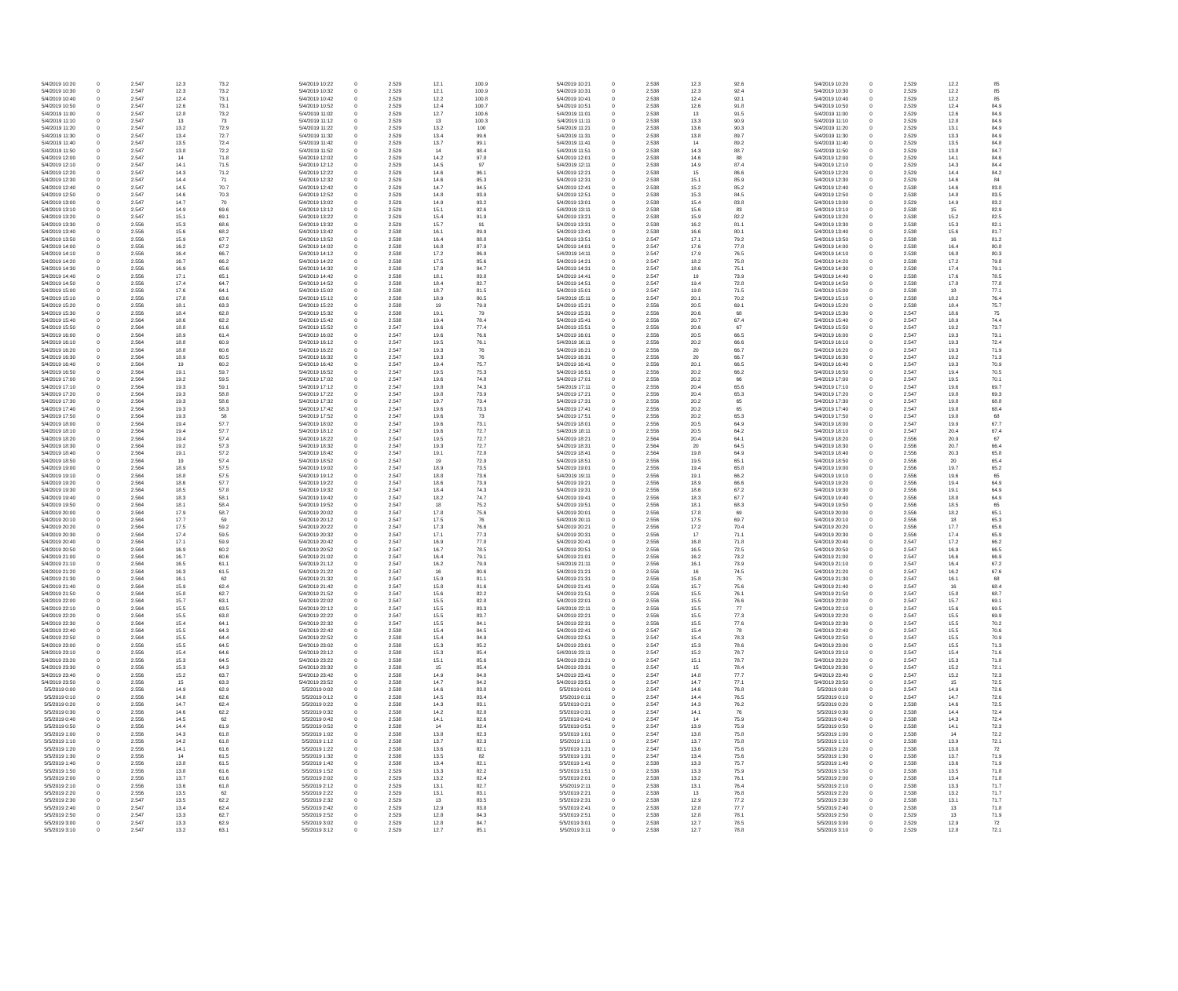| 5/4/2019 10:20 | 0 | 2.547 | 12.3 | 73.2 | 5/4/2019 10:22 | 0 | 2.529 | 12.1 | 100.9 | 5/4/2019 10:21 | 0 | 2.538 | 12.3 | 92.6 | 5/4/2019 10:20 | 0 | 2.529 | 12.2 | 85 |
| 5/4/2019 10:30 | 0 | 2.547 | 12.3 | 73.2 | 5/4/2019 10:32 | 0 | 2.529 | 12.1 | 100.9 | 5/4/2019 10:31 | 0 | 2.538 | 12.3 | 92.4 | 5/4/2019 10:30 | 0 | 2.529 | 12.2 | 85 |
| 5/4/2019 10:40 | 0 | 2.547 | 12.4 | 73.1 | 5/4/2019 10:42 | 0 | 2.529 | 12.2 | 100.8 | 5/4/2019 10:41 | 0 | 2.538 | 12.4 | 92.1 | 5/4/2019 10:40 | 0 | 2.529 | 12.2 | 85 |
| 5/4/2019 10:50 | 0 | 2.547 | 12.6 | 73.1 | 5/4/2019 10:52 | 0 | 2.529 | 12.4 | 100.7 | 5/4/2019 10:51 | 0 | 2.538 | 12.6 | 91.8 | 5/4/2019 10:50 | 0 | 2.529 | 12.4 | 84.9 |
| 5/4/2019 11:00 | 0 | 2.547 | 12.8 | 73.2 | 5/4/2019 11:02 | 0 | 2.529 | 12.7 | 100.6 | 5/4/2019 11:01 | 0 | 2.538 | 13 | 91.5 | 5/4/2019 11:00 | 0 | 2.529 | 12.6 | 84.9 |
| 5/4/2019 11:10 | 0 | 2.547 | 13 | 73 | 5/4/2019 11:12 | 0 | 2.529 | 13 | 100.3 | 5/4/2019 11:11 | 0 | 2.538 | 13.3 | 90.9 | 5/4/2019 11:10 | 0 | 2.529 | 12.8 | 84.9 |
| 5/4/2019 11:20 | 0 | 2.547 | 13.2 | 72.9 | 5/4/2019 11:22 | 0 | 2.529 | 13.2 | 100 | 5/4/2019 11:21 | 0 | 2.538 | 13.6 | 90.3 | 5/4/2019 11:20 | 0 | 2.529 | 13.1 | 84.9 |
| 5/4/2019 11:30 | 0 | 2.547 | 13.4 | 72.7 | 5/4/2019 11:32 | 0 | 2.529 | 13.4 | 99.6 | 5/4/2019 11:31 | 0 | 2.538 | 13.8 | 89.7 | 5/4/2019 11:30 | 0 | 2.529 | 13.3 | 84.9 |
| 5/4/2019 11:40 | 0 | 2.547 | 13.5 | 72.4 | 5/4/2019 11:42 | 0 | 2.529 | 13.7 | 99.1 | 5/4/2019 11:41 | 0 | 2.538 | 14 | 89.2 | 5/4/2019 11:40 | 0 | 2.529 | 13.5 | 84.8 |
| 5/4/2019 11:50 | 0 | 2.547 | 13.8 | 72.2 | 5/4/2019 11:52 | 0 | 2.529 | 14 | 98.4 | 5/4/2019 11:51 | 0 | 2.538 | 14.3 | 88.7 | 5/4/2019 11:50 | 0 | 2.529 | 13.8 | 84.7 |
| 5/4/2019 12:00 | 0 | 2.547 | 14 | 71.8 | 5/4/2019 12:02 | 0 | 2.529 | 14.2 | 97.8 | 5/4/2019 12:01 | 0 | 2.538 | 14.6 | 88 | 5/4/2019 12:00 | 0 | 2.529 | 14.1 | 84.6 |
| 5/4/2019 12:10 | 0 | 2.547 | 14.1 | 71.5 | 5/4/2019 12:12 | 0 | 2.529 | 14.5 | 97 | 5/4/2019 12:11 | 0 | 2.538 | 14.9 | 87.4 | 5/4/2019 12:10 | 0 | 2.529 | 14.3 | 84.4 |
| 5/4/2019 12:20 | 0 | 2.547 | 14.3 | 71.2 | 5/4/2019 12:22 | 0 | 2.529 | 14.6 | 96.1 | 5/4/2019 12:21 | 0 | 2.538 | 15 | 86.6 | 5/4/2019 12:20 | 0 | 2.529 | 14.4 | 84.2 |
| 5/4/2019 12:30 | 0 | 2.547 | 14.4 | 71 | 5/4/2019 12:32 | 0 | 2.529 | 14.6 | 95.3 | 5/4/2019 12:31 | 0 | 2.538 | 15.1 | 85.9 | 5/4/2019 12:30 | 0 | 2.529 | 14.6 | 84 |
| 5/4/2019 12:40 | 0 | 2.547 | 14.5 | 70.7 | 5/4/2019 12:42 | 0 | 2.529 | 14.7 | 94.5 | 5/4/2019 12:41 | 0 | 2.538 | 15.2 | 85.2 | 5/4/2019 12:40 | 0 | 2.538 | 14.6 | 83.8 |
| 5/4/2019 12:50 | 0 | 2.547 | 14.6 | 70.3 | 5/4/2019 12:52 | 0 | 2.529 | 14.8 | 93.9 | 5/4/2019 12:51 | 0 | 2.538 | 15.3 | 84.5 | 5/4/2019 12:50 | 0 | 2.538 | 14.8 | 83.5 |
| 5/4/2019 13:00 | 0 | 2.547 | 14.7 | 70 | 5/4/2019 13:02 | 0 | 2.529 | 14.9 | 93.2 | 5/4/2019 13:01 | 0 | 2.538 | 15.4 | 83.8 | 5/4/2019 13:00 | 0 | 2.529 | 14.9 | 83.2 |
| 5/4/2019 13:10 | 0 | 2.547 | 14.9 | 69.6 | 5/4/2019 13:12 | 0 | 2.529 | 15.1 | 92.6 | 5/4/2019 13:11 | 0 | 2.538 | 15.6 | 83 | 5/4/2019 13:10 | 0 | 2.538 | 15 | 82.9 |
| 5/4/2019 13:20 | 0 | 2.547 | 15.1 | 69.1 | 5/4/2019 13:22 | 0 | 2.529 | 15.4 | 91.9 | 5/4/2019 13:21 | 0 | 2.538 | 15.9 | 82.2 | 5/4/2019 13:20 | 0 | 2.538 | 15.2 | 82.5 |
| 5/4/2019 13:30 | 0 | 2.556 | 15.3 | 68.6 | 5/4/2019 13:32 | 0 | 2.529 | 15.7 | 91 | 5/4/2019 13:31 | 0 | 2.538 | 16.2 | 81.1 | 5/4/2019 13:30 | 0 | 2.538 | 15.3 | 82.1 |
| 5/4/2019 13:40 | 0 | 2.556 | 15.6 | 68.2 | 5/4/2019 13:42 | 0 | 2.538 | 16.1 | 89.9 | 5/4/2019 13:41 | 0 | 2.538 | 16.6 | 80.1 | 5/4/2019 13:40 | 0 | 2.538 | 15.6 | 81.7 |
| 5/4/2019 13:50 | 0 | 2.556 | 15.9 | 67.7 | 5/4/2019 13:52 | 0 | 2.538 | 16.4 | 88.8 | 5/4/2019 13:51 | 0 | 2.547 | 17.1 | 79.2 | 5/4/2019 13:50 | 0 | 2.538 | 16 | 81.2 |
| 5/4/2019 14:00 | 0 | 2.556 | 16.2 | 67.2 | 5/4/2019 14:02 | 0 | 2.538 | 16.8 | 87.9 | 5/4/2019 14:01 | 0 | 2.547 | 17.6 | 77.8 | 5/4/2019 14:00 | 0 | 2.538 | 16.4 | 80.8 |
| 5/4/2019 14:10 | 0 | 2.556 | 16.4 | 66.7 | 5/4/2019 14:12 | 0 | 2.538 | 17.2 | 86.9 | 5/4/2019 14:11 | 0 | 2.547 | 17.9 | 76.5 | 5/4/2019 14:10 | 0 | 2.538 | 16.8 | 80.3 |
| 5/4/2019 14:20 | 0 | 2.556 | 16.7 | 66.2 | 5/4/2019 14:22 | 0 | 2.538 | 17.5 | 85.6 | 5/4/2019 14:21 | 0 | 2.547 | 18.2 | 75.8 | 5/4/2019 14:20 | 0 | 2.538 | 17.2 | 79.8 |
| 5/4/2019 14:30 | 0 | 2.556 | 16.9 | 65.6 | 5/4/2019 14:32 | 0 | 2.538 | 17.8 | 84.7 | 5/4/2019 14:31 | 0 | 2.547 | 18.6 | 75.1 | 5/4/2019 14:30 | 0 | 2.538 | 17.4 | 79.1 |
| 5/4/2019 14:40 | 0 | 2.556 | 17.1 | 65.1 | 5/4/2019 14:42 | 0 | 2.538 | 18.1 | 83.8 | 5/4/2019 14:41 | 0 | 2.547 | 19 | 73.9 | 5/4/2019 14:40 | 0 | 2.538 | 17.6 | 78.5 |
| 5/4/2019 14:50 | 0 | 2.556 | 17.4 | 64.7 | 5/4/2019 14:52 | 0 | 2.538 | 18.4 | 82.7 | 5/4/2019 14:51 | 0 | 2.547 | 19.4 | 72.8 | 5/4/2019 14:50 | 0 | 2.538 | 17.8 | 77.8 |
| 5/4/2019 15:00 | 0 | 2.556 | 17.6 | 64.1 | 5/4/2019 15:02 | 0 | 2.538 | 18.7 | 81.5 | 5/4/2019 15:01 | 0 | 2.547 | 19.8 | 71.5 | 5/4/2019 15:00 | 0 | 2.538 | 18 | 77.1 |
| 5/4/2019 15:10 | 0 | 2.556 | 17.8 | 63.6 | 5/4/2019 15:12 | 0 | 2.538 | 18.9 | 80.5 | 5/4/2019 15:11 | 0 | 2.547 | 20.1 | 70.2 | 5/4/2019 15:10 | 0 | 2.538 | 18.2 | 76.4 |
| 5/4/2019 15:20 | 0 | 2.556 | 18.1 | 63.3 | 5/4/2019 15:22 | 0 | 2.538 | 19 | 79.9 | 5/4/2019 15:21 | 0 | 2.556 | 20.5 | 69.1 | 5/4/2019 15:20 | 0 | 2.538 | 18.4 | 75.7 |
| 5/4/2019 15:30 | 0 | 2.556 | 18.4 | 62.8 | 5/4/2019 15:32 | 0 | 2.538 | 19.1 | 79 | 5/4/2019 15:31 | 0 | 2.556 | 20.6 | 68 | 5/4/2019 15:30 | 0 | 2.547 | 18.6 | 75 |
| 5/4/2019 15:40 | 0 | 2.564 | 18.6 | 62.2 | 5/4/2019 15:42 | 0 | 2.538 | 19.4 | 78.4 | 5/4/2019 15:41 | 0 | 2.556 | 20.7 | 67.4 | 5/4/2019 15:40 | 0 | 2.547 | 18.9 | 74.4 |
| 5/4/2019 15:50 | 0 | 2.564 | 18.8 | 61.6 | 5/4/2019 15:52 | 0 | 2.547 | 19.6 | 77.4 | 5/4/2019 15:51 | 0 | 2.556 | 20.6 | 67 | 5/4/2019 15:50 | 0 | 2.547 | 19.2 | 73.7 |
| 5/4/2019 16:00 | 0 | 2.564 | 18.9 | 61.4 | 5/4/2019 16:02 | 0 | 2.547 | 19.6 | 76.6 | 5/4/2019 16:01 | 0 | 2.556 | 20.5 | 66.5 | 5/4/2019 16:00 | 0 | 2.547 | 19.3 | 73.1 |
| 5/4/2019 16:10 | 0 | 2.564 | 18.8 | 60.9 | 5/4/2019 16:12 | 0 | 2.547 | 19.5 | 76.1 | 5/4/2019 16:11 | 0 | 2.556 | 20.2 | 66.6 | 5/4/2019 16:10 | 0 | 2.547 | 19.3 | 72.4 |
| 5/4/2019 16:20 | 0 | 2.564 | 18.8 | 60.6 | 5/4/2019 16:22 | 0 | 2.547 | 19.3 | 76 | 5/4/2019 16:21 | 0 | 2.556 | 20 | 66.7 | 5/4/2019 16:20 | 0 | 2.547 | 19.3 | 71.9 |
| 5/4/2019 16:30 | 0 | 2.564 | 18.9 | 60.5 | 5/4/2019 16:32 | 0 | 2.547 | 19.3 | 76 | 5/4/2019 16:31 | 0 | 2.556 | 20 | 66.7 | 5/4/2019 16:30 | 0 | 2.547 | 19.2 | 71.3 |
| 5/4/2019 16:40 | 0 | 2.564 | 19 | 60.2 | 5/4/2019 16:42 | 0 | 2.547 | 19.4 | 75.7 | 5/4/2019 16:41 | 0 | 2.556 | 20.1 | 66.5 | 5/4/2019 16:40 | 0 | 2.547 | 19.3 | 70.9 |
| 5/4/2019 16:50 | 0 | 2.564 | 19.1 | 59.7 | 5/4/2019 16:52 | 0 | 2.547 | 19.5 | 75.3 | 5/4/2019 16:51 | 0 | 2.556 | 20.2 | 66.2 | 5/4/2019 16:50 | 0 | 2.547 | 19.4 | 70.5 |
| 5/4/2019 17:00 | 0 | 2.564 | 19.2 | 59.5 | 5/4/2019 17:02 | 0 | 2.547 | 19.6 | 74.8 | 5/4/2019 17:01 | 0 | 2.556 | 20.2 | 66 | 5/4/2019 17:00 | 0 | 2.547 | 19.5 | 70.1 |
| 5/4/2019 17:10 | 0 | 2.564 | 19.3 | 59.1 | 5/4/2019 17:12 | 0 | 2.547 | 19.8 | 74.3 | 5/4/2019 17:11 | 0 | 2.556 | 20.4 | 65.6 | 5/4/2019 17:10 | 0 | 2.547 | 19.6 | 69.7 |
| 5/4/2019 17:20 | 0 | 2.564 | 19.3 | 58.8 | 5/4/2019 17:22 | 0 | 2.547 | 19.8 | 73.9 | 5/4/2019 17:21 | 0 | 2.556 | 20.4 | 65.3 | 5/4/2019 17:20 | 0 | 2.547 | 19.8 | 69.3 |
| 5/4/2019 17:30 | 0 | 2.564 | 19.3 | 58.6 | 5/4/2019 17:32 | 0 | 2.547 | 19.7 | 73.4 | 5/4/2019 17:31 | 0 | 2.556 | 20.2 | 65 | 5/4/2019 17:30 | 0 | 2.547 | 19.8 | 68.8 |
| 5/4/2019 17:40 | 0 | 2.564 | 19.3 | 58.3 | 5/4/2019 17:42 | 0 | 2.547 | 19.6 | 73.3 | 5/4/2019 17:41 | 0 | 2.556 | 20.2 | 65 | 5/4/2019 17:40 | 0 | 2.547 | 19.8 | 68.4 |
| 5/4/2019 17:50 | 0 | 2.564 | 19.3 | 58 | 5/4/2019 17:52 | 0 | 2.547 | 19.6 | 73 | 5/4/2019 17:51 | 0 | 2.556 | 20.2 | 65.3 | 5/4/2019 17:50 | 0 | 2.547 | 19.8 | 68 |
| 5/4/2019 18:00 | 0 | 2.564 | 19.4 | 57.7 | 5/4/2019 18:02 | 0 | 2.547 | 19.6 | 73.1 | 5/4/2019 18:01 | 0 | 2.556 | 20.5 | 64.9 | 5/4/2019 18:00 | 0 | 2.547 | 19.9 | 67.7 |
| 5/4/2019 18:10 | 0 | 2.564 | 19.4 | 57.7 | 5/4/2019 18:12 | 0 | 2.547 | 19.6 | 72.7 | 5/4/2019 18:11 | 0 | 2.556 | 20.5 | 64.2 | 5/4/2019 18:10 | 0 | 2.547 | 20.4 | 67.4 |
| 5/4/2019 18:20 | 0 | 2.564 | 19.4 | 57.4 | 5/4/2019 18:22 | 0 | 2.547 | 19.5 | 72.7 | 5/4/2019 18:21 | 0 | 2.564 | 20.4 | 64.1 | 5/4/2019 18:20 | 0 | 2.556 | 20.9 | 67 |
| 5/4/2019 18:30 | 0 | 2.564 | 19.2 | 57.3 | 5/4/2019 18:32 | 0 | 2.547 | 19.3 | 72.7 | 5/4/2019 18:31 | 0 | 2.564 | 20 | 64.5 | 5/4/2019 18:30 | 0 | 2.556 | 20.7 | 66.4 |
| 5/4/2019 18:40 | 0 | 2.564 | 19.1 | 57.2 | 5/4/2019 18:42 | 0 | 2.547 | 19.1 | 72.8 | 5/4/2019 18:41 | 0 | 2.564 | 19.8 | 64.9 | 5/4/2019 18:40 | 0 | 2.556 | 20.3 | 65.8 |
| 5/4/2019 18:50 | 0 | 2.564 | 19 | 57.4 | 5/4/2019 18:52 | 0 | 2.547 | 19 | 72.9 | 5/4/2019 18:51 | 0 | 2.556 | 19.5 | 65.1 | 5/4/2019 18:50 | 0 | 2.556 | 20 | 65.4 |
| 5/4/2019 19:00 | 0 | 2.564 | 18.9 | 57.5 | 5/4/2019 19:02 | 0 | 2.547 | 18.9 | 73.5 | 5/4/2019 19:01 | 0 | 2.556 | 19.4 | 65.8 | 5/4/2019 19:00 | 0 | 2.556 | 19.7 | 65.2 |
| 5/4/2019 19:10 | 0 | 2.564 | 18.8 | 57.5 | 5/4/2019 19:12 | 0 | 2.547 | 18.8 | 73.6 | 5/4/2019 19:11 | 0 | 2.556 | 19.1 | 66.2 | 5/4/2019 19:10 | 0 | 2.556 | 19.6 | 65 |
| 5/4/2019 19:20 | 0 | 2.564 | 18.6 | 57.7 | 5/4/2019 19:22 | 0 | 2.547 | 18.6 | 73.9 | 5/4/2019 19:21 | 0 | 2.556 | 18.9 | 66.6 | 5/4/2019 19:20 | 0 | 2.556 | 19.4 | 64.9 |
| 5/4/2019 19:30 | 0 | 2.564 | 18.5 | 57.8 | 5/4/2019 19:32 | 0 | 2.547 | 18.4 | 74.3 | 5/4/2019 19:31 | 0 | 2.556 | 18.6 | 67.2 | 5/4/2019 19:30 | 0 | 2.556 | 19.1 | 64.9 |
| 5/4/2019 19:40 | 0 | 2.564 | 18.3 | 58.1 | 5/4/2019 19:42 | 0 | 2.547 | 18.2 | 74.7 | 5/4/2019 19:41 | 0 | 2.556 | 18.3 | 67.7 | 5/4/2019 19:40 | 0 | 2.556 | 18.8 | 64.9 |
| 5/4/2019 19:50 | 0 | 2.564 | 18.1 | 58.4 | 5/4/2019 19:52 | 0 | 2.547 | 18 | 75.2 | 5/4/2019 19:51 | 0 | 2.556 | 18.1 | 68.3 | 5/4/2019 19:50 | 0 | 2.556 | 18.5 | 65 |
| 5/4/2019 20:00 | 0 | 2.564 | 17.9 | 58.7 | 5/4/2019 20:02 | 0 | 2.547 | 17.8 | 75.6 | 5/4/2019 20:01 | 0 | 2.556 | 17.8 | 69 | 5/4/2019 20:00 | 0 | 2.556 | 18.2 | 65.1 |
| 5/4/2019 20:10 | 0 | 2.564 | 17.7 | 59 | 5/4/2019 20:12 | 0 | 2.547 | 17.5 | 76 | 5/4/2019 20:11 | 0 | 2.556 | 17.5 | 69.7 | 5/4/2019 20:10 | 0 | 2.556 | 18 | 65.3 |
| 5/4/2019 20:20 | 0 | 2.564 | 17.5 | 59.2 | 5/4/2019 20:22 | 0 | 2.547 | 17.3 | 76.6 | 5/4/2019 20:21 | 0 | 2.556 | 17.2 | 70.4 | 5/4/2019 20:20 | 0 | 2.556 | 17.7 | 65.6 |
| 5/4/2019 20:30 | 0 | 2.564 | 17.4 | 59.5 | 5/4/2019 20:32 | 0 | 2.547 | 17.1 | 77.3 | 5/4/2019 20:31 | 0 | 2.556 | 17 | 71.1 | 5/4/2019 20:30 | 0 | 2.556 | 17.4 | 65.9 |
| 5/4/2019 20:40 | 0 | 2.564 | 17.1 | 59.9 | 5/4/2019 20:42 | 0 | 2.547 | 16.9 | 77.8 | 5/4/2019 20:41 | 0 | 2.556 | 16.8 | 71.8 | 5/4/2019 20:40 | 0 | 2.547 | 17.2 | 66.2 |
| 5/4/2019 20:50 | 0 | 2.564 | 16.9 | 60.2 | 5/4/2019 20:52 | 0 | 2.547 | 16.7 | 78.5 | 5/4/2019 20:51 | 0 | 2.556 | 16.5 | 72.5 | 5/4/2019 20:50 | 0 | 2.547 | 16.9 | 66.5 |
| 5/4/2019 21:00 | 0 | 2.564 | 16.7 | 60.6 | 5/4/2019 21:02 | 0 | 2.547 | 16.4 | 79.1 | 5/4/2019 21:01 | 0 | 2.556 | 16.2 | 73.2 | 5/4/2019 21:00 | 0 | 2.547 | 16.6 | 66.9 |
| 5/4/2019 21:10 | 0 | 2.564 | 16.5 | 61.1 | 5/4/2019 21:12 | 0 | 2.547 | 16.2 | 79.9 | 5/4/2019 21:11 | 0 | 2.556 | 16.1 | 73.9 | 5/4/2019 21:10 | 0 | 2.547 | 16.4 | 67.2 |
| 5/4/2019 21:20 | 0 | 2.564 | 16.3 | 61.5 | 5/4/2019 21:22 | 0 | 2.547 | 16 | 80.6 | 5/4/2019 21:21 | 0 | 2.556 | 16 | 74.5 | 5/4/2019 21:20 | 0 | 2.547 | 16.2 | 67.6 |
| 5/4/2019 21:30 | 0 | 2.564 | 16.1 | 62 | 5/4/2019 21:32 | 0 | 2.547 | 15.9 | 81.1 | 5/4/2019 21:31 | 0 | 2.556 | 15.8 | 75 | 5/4/2019 21:30 | 0 | 2.547 | 16.1 | 68 |
| 5/4/2019 21:40 | 0 | 2.564 | 15.9 | 62.4 | 5/4/2019 21:42 | 0 | 2.547 | 15.8 | 81.6 | 5/4/2019 21:41 | 0 | 2.556 | 15.7 | 75.6 | 5/4/2019 21:40 | 0 | 2.547 | 16 | 68.4 |
| 5/4/2019 21:50 | 0 | 2.564 | 15.8 | 62.7 | 5/4/2019 21:52 | 0 | 2.547 | 15.6 | 82.2 | 5/4/2019 21:51 | 0 | 2.556 | 15.5 | 76.1 | 5/4/2019 21:50 | 0 | 2.547 | 15.8 | 68.7 |
| 5/4/2019 22:00 | 0 | 2.564 | 15.7 | 63.1 | 5/4/2019 22:02 | 0 | 2.547 | 15.5 | 82.8 | 5/4/2019 22:01 | 0 | 2.556 | 15.5 | 76.6 | 5/4/2019 22:00 | 0 | 2.547 | 15.7 | 69.1 |
| 5/4/2019 22:10 | 0 | 2.564 | 15.5 | 63.5 | 5/4/2019 22:12 | 0 | 2.547 | 15.5 | 83.3 | 5/4/2019 22:11 | 0 | 2.556 | 15.5 | 77 | 5/4/2019 22:10 | 0 | 2.547 | 15.6 | 69.5 |
| 5/4/2019 22:20 | 0 | 2.564 | 15.5 | 63.8 | 5/4/2019 22:22 | 0 | 2.547 | 15.5 | 83.7 | 5/4/2019 22:21 | 0 | 2.556 | 15.5 | 77.3 | 5/4/2019 22:20 | 0 | 2.547 | 15.5 | 69.9 |
| 5/4/2019 22:30 | 0 | 2.564 | 15.4 | 64.1 | 5/4/2019 22:32 | 0 | 2.547 | 15.5 | 84.1 | 5/4/2019 22:31 | 0 | 2.556 | 15.5 | 77.6 | 5/4/2019 22:30 | 0 | 2.547 | 15.5 | 70.2 |
| 5/4/2019 22:40 | 0 | 2.564 | 15.5 | 64.3 | 5/4/2019 22:42 | 0 | 2.538 | 15.4 | 84.5 | 5/4/2019 22:41 | 0 | 2.547 | 15.4 | 78 | 5/4/2019 22:40 | 0 | 2.547 | 15.5 | 70.6 |
| 5/4/2019 22:50 | 0 | 2.564 | 15.5 | 64.4 | 5/4/2019 22:52 | 0 | 2.538 | 15.4 | 84.9 | 5/4/2019 22:51 | 0 | 2.547 | 15.4 | 78.3 | 5/4/2019 22:50 | 0 | 2.547 | 15.5 | 70.9 |
| 5/4/2019 23:00 | 0 | 2.556 | 15.5 | 64.5 | 5/4/2019 23:02 | 0 | 2.538 | 15.3 | 85.2 | 5/4/2019 23:01 | 0 | 2.547 | 15.3 | 78.6 | 5/4/2019 23:00 | 0 | 2.547 | 15.5 | 71.3 |
| 5/4/2019 23:10 | 0 | 2.556 | 15.4 | 64.6 | 5/4/2019 23:12 | 0 | 2.538 | 15.3 | 85.4 | 5/4/2019 23:11 | 0 | 2.547 | 15.2 | 78.7 | 5/4/2019 23:10 | 0 | 2.547 | 15.4 | 71.6 |
| 5/4/2019 23:20 | 0 | 2.556 | 15.3 | 64.5 | 5/4/2019 23:22 | 0 | 2.538 | 15.1 | 85.6 | 5/4/2019 23:21 | 0 | 2.547 | 15.1 | 78.7 | 5/4/2019 23:20 | 0 | 2.547 | 15.3 | 71.8 |
| 5/4/2019 23:30 | 0 | 2.556 | 15.3 | 64.3 | 5/4/2019 23:32 | 0 | 2.538 | 15 | 85.4 | 5/4/2019 23:31 | 0 | 2.547 | 15 | 78.4 | 5/4/2019 23:30 | 0 | 2.547 | 15.2 | 72.1 |
| 5/4/2019 23:40 | 0 | 2.556 | 15.2 | 63.7 | 5/4/2019 23:42 | 0 | 2.538 | 14.9 | 84.8 | 5/4/2019 23:41 | 0 | 2.547 | 14.8 | 77.7 | 5/4/2019 23:40 | 0 | 2.547 | 15.2 | 72.3 |
| 5/4/2019 23:50 | 0 | 2.556 | 15 | 63.3 | 5/4/2019 23:52 | 0 | 2.538 | 14.7 | 84.2 | 5/4/2019 23:51 | 0 | 2.547 | 14.7 | 77.1 | 5/4/2019 23:50 | 0 | 2.547 | 15 | 72.5 |
| 5/5/2019 0:00 | 0 | 2.556 | 14.9 | 62.9 | 5/5/2019 0:02 | 0 | 2.538 | 14.6 | 83.8 | 5/5/2019 0:01 | 0 | 2.547 | 14.6 | 76.8 | 5/5/2019 0:00 | 0 | 2.547 | 14.9 | 72.6 |
| 5/5/2019 0:10 | 0 | 2.556 | 14.8 | 62.6 | 5/5/2019 0:12 | 0 | 2.538 | 14.5 | 83.4 | 5/5/2019 0:11 | 0 | 2.547 | 14.4 | 76.5 | 5/5/2019 0:10 | 0 | 2.547 | 14.7 | 72.6 |
| 5/5/2019 0:20 | 0 | 2.556 | 14.7 | 62.4 | 5/5/2019 0:22 | 0 | 2.538 | 14.3 | 83.1 | 5/5/2019 0:21 | 0 | 2.547 | 14.3 | 76.2 | 5/5/2019 0:20 | 0 | 2.538 | 14.6 | 72.5 |
| 5/5/2019 0:30 | 0 | 2.556 | 14.6 | 62.2 | 5/5/2019 0:32 | 0 | 2.538 | 14.2 | 82.8 | 5/5/2019 0:31 | 0 | 2.547 | 14.1 | 76 | 5/5/2019 0:30 | 0 | 2.538 | 14.4 | 72.4 |
| 5/5/2019 0:40 | 0 | 2.556 | 14.5 | 62 | 5/5/2019 0:42 | 0 | 2.538 | 14.1 | 82.6 | 5/5/2019 0:41 | 0 | 2.547 | 14 | 75.9 | 5/5/2019 0:40 | 0 | 2.538 | 14.3 | 72.4 |
| 5/5/2019 0:50 | 0 | 2.556 | 14.4 | 61.9 | 5/5/2019 0:52 | 0 | 2.538 | 14 | 82.4 | 5/5/2019 0:51 | 0 | 2.547 | 13.9 | 75.9 | 5/5/2019 0:50 | 0 | 2.538 | 14.1 | 72.3 |
| 5/5/2019 1:00 | 0 | 2.556 | 14.3 | 61.8 | 5/5/2019 1:02 | 0 | 2.538 | 13.8 | 82.3 | 5/5/2019 1:01 | 0 | 2.547 | 13.8 | 75.8 | 5/5/2019 1:00 | 0 | 2.538 | 14 | 72.2 |
| 5/5/2019 1:10 | 0 | 2.556 | 14.2 | 61.8 | 5/5/2019 1:12 | 0 | 2.538 | 13.7 | 82.3 | 5/5/2019 1:11 | 0 | 2.547 | 13.7 | 75.8 | 5/5/2019 1:10 | 0 | 2.538 | 13.9 | 72.1 |
| 5/5/2019 1:20 | 0 | 2.556 | 14.1 | 61.6 | 5/5/2019 1:22 | 0 | 2.538 | 13.6 | 82.1 | 5/5/2019 1:21 | 0 | 2.547 | 13.6 | 75.6 | 5/5/2019 1:20 | 0 | 2.538 | 13.8 | 72 |
| 5/5/2019 1:30 | 0 | 2.556 | 14 | 61.5 | 5/5/2019 1:32 | 0 | 2.538 | 13.5 | 82 | 5/5/2019 1:31 | 0 | 2.547 | 13.4 | 75.6 | 5/5/2019 1:30 | 0 | 2.538 | 13.7 | 71.9 |
| 5/5/2019 1:40 | 0 | 2.556 | 13.8 | 61.5 | 5/5/2019 1:42 | 0 | 2.538 | 13.4 | 82.1 | 5/5/2019 1:41 | 0 | 2.538 | 13.3 | 75.7 | 5/5/2019 1:40 | 0 | 2.538 | 13.6 | 71.9 |
| 5/5/2019 1:50 | 0 | 2.556 | 13.8 | 61.6 | 5/5/2019 1:52 | 0 | 2.529 | 13.3 | 82.2 | 5/5/2019 1:51 | 0 | 2.538 | 13.3 | 75.9 | 5/5/2019 1:50 | 0 | 2.538 | 13.5 | 71.8 |
| 5/5/2019 2:00 | 0 | 2.556 | 13.7 | 61.6 | 5/5/2019 2:02 | 0 | 2.529 | 13.2 | 82.4 | 5/5/2019 2:01 | 0 | 2.538 | 13.2 | 76.1 | 5/5/2019 2:00 | 0 | 2.538 | 13.4 | 71.8 |
| 5/5/2019 2:10 | 0 | 2.556 | 13.6 | 61.8 | 5/5/2019 2:12 | 0 | 2.529 | 13.1 | 82.7 | 5/5/2019 2:11 | 0 | 2.538 | 13.1 | 76.4 | 5/5/2019 2:10 | 0 | 2.538 | 13.3 | 71.7 |
| 5/5/2019 2:20 | 0 | 2.556 | 13.5 | 62 | 5/5/2019 2:22 | 0 | 2.529 | 13.1 | 83.1 | 5/5/2019 2:21 | 0 | 2.538 | 13 | 76.8 | 5/5/2019 2:20 | 0 | 2.538 | 13.2 | 71.7 |
| 5/5/2019 2:30 | 0 | 2.547 | 13.5 | 62.2 | 5/5/2019 2:32 | 0 | 2.529 | 13 | 83.5 | 5/5/2019 2:31 | 0 | 2.538 | 12.9 | 77.2 | 5/5/2019 2:30 | 0 | 2.538 | 13.1 | 71.7 |
| 5/5/2019 2:40 | 0 | 2.547 | 13.4 | 62.4 | 5/5/2019 2:42 | 0 | 2.529 | 12.9 | 83.8 | 5/5/2019 2:41 | 0 | 2.538 | 12.8 | 77.7 | 5/5/2019 2:40 | 0 | 2.538 | 13 | 71.8 |
| 5/5/2019 2:50 | 0 | 2.547 | 13.3 | 62.7 | 5/5/2019 2:52 | 0 | 2.529 | 12.8 | 84.3 | 5/5/2019 2:51 | 0 | 2.538 | 12.8 | 78.1 | 5/5/2019 2:50 | 0 | 2.529 | 13 | 71.9 |
| 5/5/2019 3:00 | 0 | 2.547 | 13.3 | 62.9 | 5/5/2019 3:02 | 0 | 2.529 | 12.8 | 84.7 | 5/5/2019 3:01 | 0 | 2.538 | 12.7 | 78.5 | 5/5/2019 3:00 | 0 | 2.529 | 12.9 | 72 |
| 5/5/2019 3:10 | 0 | 2.547 | 13.2 | 63.1 | 5/5/2019 3:12 | 0 | 2.529 | 12.7 | 85.1 | 5/5/2019 3:11 | 0 | 2.538 | 12.7 | 78.8 | 5/5/2019 3:10 | 0 | 2.529 | 12.8 | 72.1 |